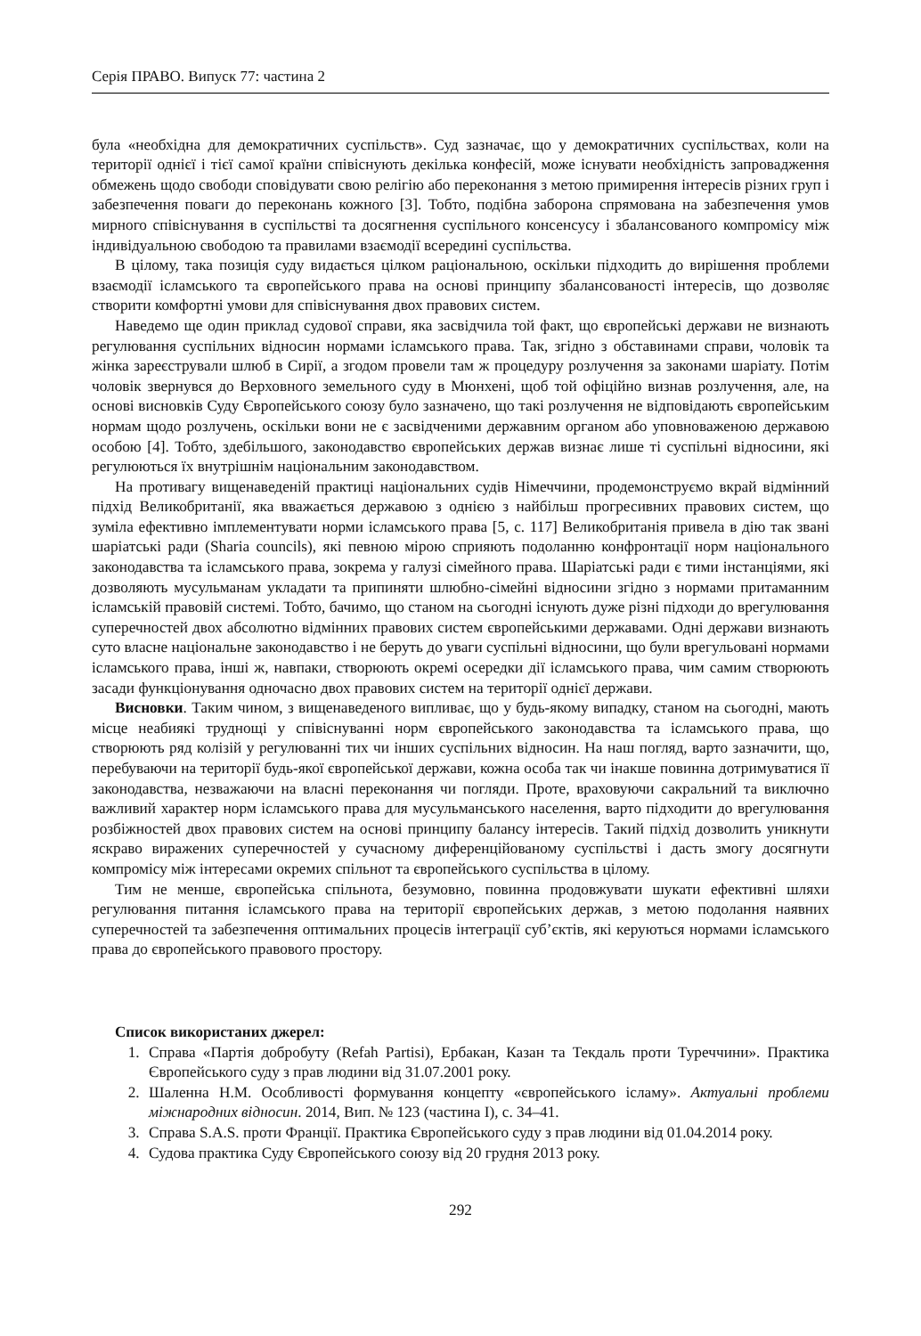Серія ПРАВО. Випуск 77: частина 2
була «необхідна для демократичних суспільств». Суд зазначає, що у демократичних суспільствах, коли на території однієї і тієї самої країни співіснують декілька конфесій, може існувати необхідність запровадження обмежень щодо свободи сповідувати свою релігію або переконання з метою примирення інтересів різних груп і забезпечення поваги до переконань кожного [3]. Тобто, подібна заборона спрямована на забезпечення умов мирного співіснування в суспільстві та досягнення суспільного консенсусу і збалансованого компромісу між індивідуальною свободою та правилами взаємодії всередині суспільства.
В цілому, така позиція суду видається цілком раціональною, оскільки підходить до вирішення проблеми взаємодії ісламського та європейського права на основі принципу збалансованості інтересів, що дозволяє створити комфортні умови для співіснування двох правових систем.
Наведемо ще один приклад судової справи, яка засвідчила той факт, що європейські держави не визнають регулювання суспільних відносин нормами ісламського права. Так, згідно з обставинами справи, чоловік та жінка зареєстрували шлюб в Сирії, а згодом провели там ж процедуру розлучення за законами шаріату. Потім чоловік звернувся до Верховного земельного суду в Мюнхені, щоб той офіційно визнав розлучення, але, на основі висновків Суду Європейського союзу було зазначено, що такі розлучення не відповідають європейським нормам щодо розлучень, оскільки вони не є засвідченими державним органом або уповноваженою державою особою [4]. Тобто, здебільшого, законодавство європейських держав визнає лише ті суспільні відносини, які регулюються їх внутрішнім національним законодавством.
На противагу вищенаведеній практиці національних судів Німеччини, продемонструємо вкрай відмінний підхід Великобританії, яка вважається державою з однією з найбільш прогресивних правових систем, що зуміла ефективно імплементувати норми ісламського права [5, с. 117] Великобританія привела в дію так звані шаріатські ради (Sharia councils), які певною мірою сприяють подоланню конфронтації норм національного законодавства та ісламського права, зокрема у галузі сімейного права. Шаріатські ради є тими інстанціями, які дозволяють мусульманам укладати та припиняти шлюбно-сімейні відносини згідно з нормами притаманним ісламській правовій системі. Тобто, бачимо, що станом на сьогодні існують дуже різні підходи до врегулювання суперечностей двох абсолютно відмінних правових систем європейськими державами. Одні держави визнають суто власне національне законодавство і не беруть до уваги суспільні відносини, що були врегульовані нормами ісламського права, інші ж, навпаки, створюють окремі осередки дії ісламського права, чим самим створюють засади функціонування одночасно двох правових систем на території однієї держави.
Висновки. Таким чином, з вищенаведеного випливає, що у будь-якому випадку, станом на сьогодні, мають місце неабиякі труднощі у співіснуванні норм європейського законодавства та ісламського права, що створюють ряд колізій у регулюванні тих чи інших суспільних відносин. На наш погляд, варто зазначити, що, перебуваючи на території будь-якої європейської держави, кожна особа так чи інакше повинна дотримуватися її законодавства, незважаючи на власні переконання чи погляди. Проте, враховуючи сакральний та виключно важливий характер норм ісламського права для мусульманського населення, варто підходити до врегулювання розбіжностей двох правових систем на основі принципу балансу інтересів. Такий підхід дозволить уникнути яскраво виражених суперечностей у сучасному диференційованому суспільстві і дасть змогу досягнути компромісу між інтересами окремих спільнот та європейського суспільства в цілому.
Тим не менше, європейська спільнота, безумовно, повинна продовжувати шукати ефективні шляхи регулювання питання ісламського права на території європейських держав, з метою подолання наявних суперечностей та забезпечення оптимальних процесів інтеграції суб’єктів, які керуються нормами ісламського права до європейського правового простору.
Список використаних джерел:
1. Справа «Партія добробуту (Refah Partisi), Ербакан, Казан та Текдаль проти Туреччини». Практика Європейського суду з прав людини від 31.07.2001 року.
2. Шаленна Н.М. Особливості формування концепту «європейського ісламу». Актуальні проблеми міжнародних відносин. 2014, Вип. № 123 (частина I), с. 34–41.
3. Справа S.A.S. проти Франції. Практика Європейського суду з прав людини від 01.04.2014 року.
4. Судова практика Суду Європейського союзу від 20 грудня 2013 року.
292